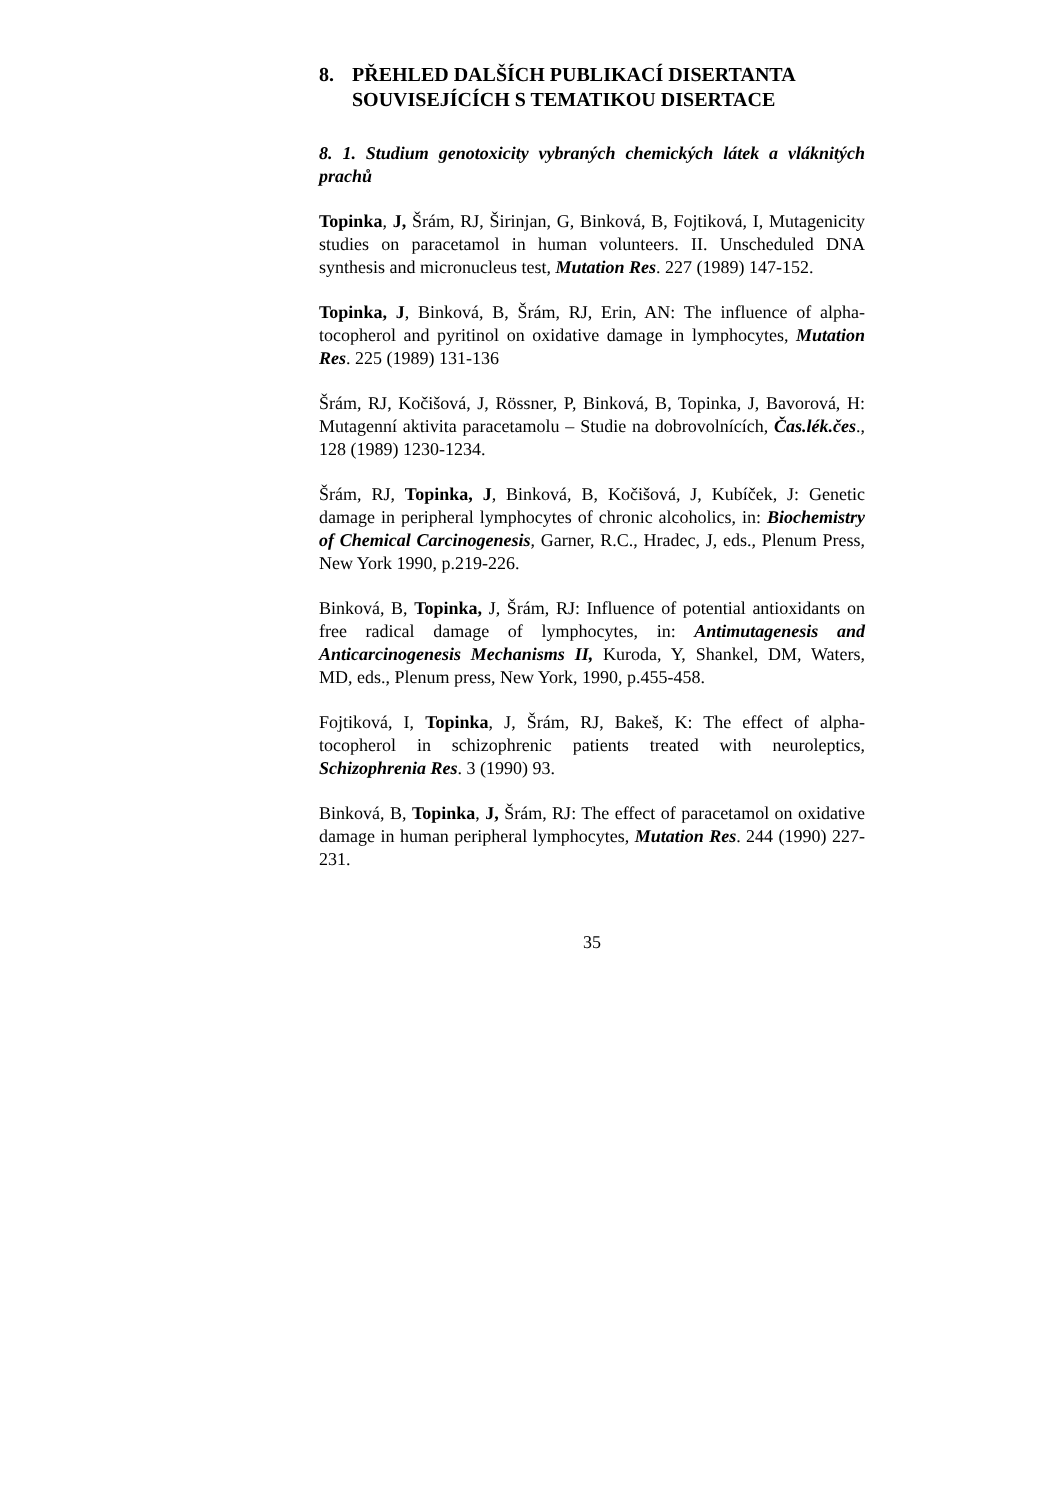8. PŘEHLED DALŠÍCH PUBLIKACÍ DISERTANTA SOUVISEJÍCÍCH S TEMATIKOU DISERTACE
8. 1. Studium genotoxicity vybraných chemických látek a vláknitých prachů
Topinka, J, Šrám, RJ, Širinjan, G, Binková, B, Fojtiková, I, Mutagenicity studies on paracetamol in human volunteers. II. Unscheduled DNA synthesis and micronucleus test, Mutation Res. 227 (1989) 147-152.
Topinka, J, Binková, B, Šrám, RJ, Erin, AN: The influence of alpha-tocopherol and pyritinol on oxidative damage in lymphocytes, Mutation Res. 225 (1989) 131-136
Šrám, RJ, Kočišová, J, Rössner, P, Binková, B, Topinka, J, Bavorová, H: Mutagenní aktivita paracetamolu – Studie na dobrovolnících, Čas.lék.čes., 128 (1989) 1230-1234.
Šrám, RJ, Topinka, J, Binková, B, Kočišová, J, Kubíček, J: Genetic damage in peripheral lymphocytes of chronic alcoholics, in: Biochemistry of Chemical Carcinogenesis, Garner, R.C., Hradec, J, eds., Plenum Press, New York 1990, p.219-226.
Binková, B, Topinka, J, Šrám, RJ: Influence of potential antioxidants on free radical damage of lymphocytes, in: Antimutagenesis and Anticarcinogenesis Mechanisms II, Kuroda, Y, Shankel, DM, Waters, MD, eds., Plenum press, New York, 1990, p.455-458.
Fojtiková, I, Topinka, J, Šrám, RJ, Bakeš, K: The effect of alpha-tocopherol in schizophrenic patients treated with neuroleptics, Schizophrenia Res. 3 (1990) 93.
Binková, B, Topinka, J, Šrám, RJ: The effect of paracetamol on oxidative damage in human peripheral lymphocytes, Mutation Res. 244 (1990) 227-231.
35